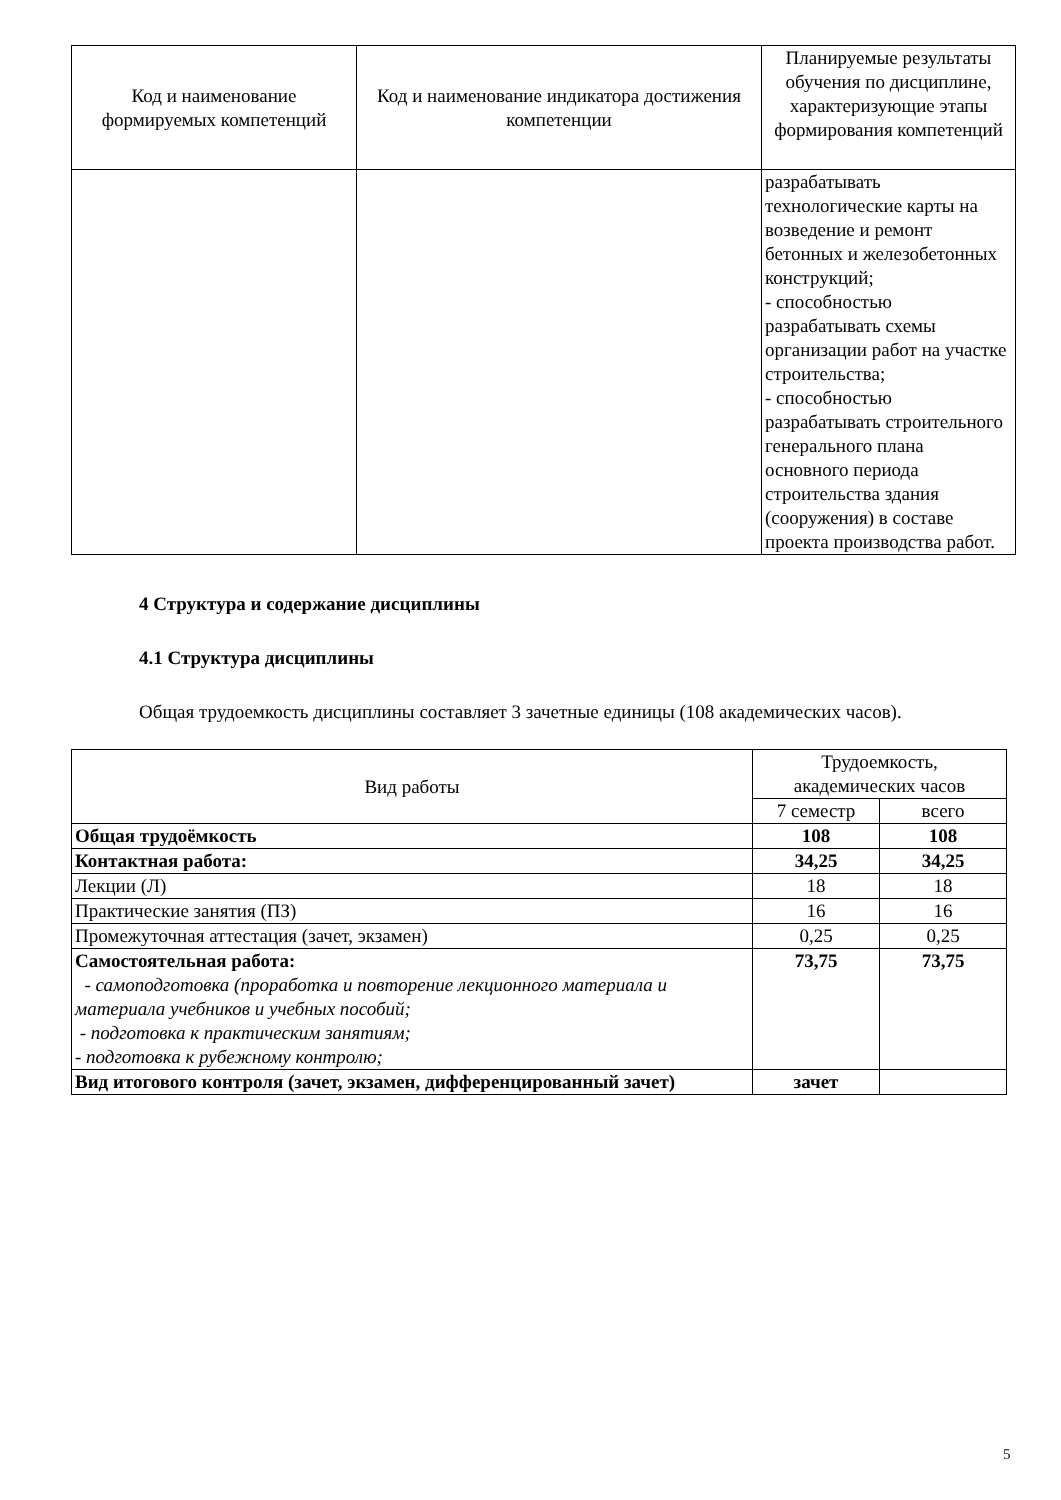| Код и наименование формируемых компетенций | Код и наименование индикатора достижения компетенции | Планируемые результаты обучения по дисциплине, характеризующие этапы формирования компетенций |
| --- | --- | --- |
| | | разрабатывать технологические карты на возведение и ремонт бетонных и железобетонных конструкций; - способностью разрабатывать схемы организации работ на участке строительства; - способностью разрабатывать строительного генерального плана основного периода строительства здания (сооружения) в составе проекта производства работ. |
4 Структура и содержание дисциплины
4.1 Структура дисциплины
Общая трудоемкость дисциплины составляет 3 зачетные единицы (108 академических часов).
| Вид работы | Трудоемкость, академических часов | |
| | 7 семестр | всего |
| Общая трудоёмкость | 108 | 108 |
| Контактная работа: | 34,25 | 34,25 |
| Лекции (Л) | 18 | 18 |
| Практические занятия (ПЗ) | 16 | 16 |
| Промежуточная аттестация (зачет, экзамен) | 0,25 | 0,25 |
| Самостоятельная работа: - самоподготовка (проработка и повторение лекционного материала и материала учебников и учебных пособий; - подготовка к практическим занятиям; - подготовка к рубежному контролю; | 73,75 | 73,75 |
| Вид итогового контроля (зачет, экзамен, дифференцированный зачет) | зачет | |
5